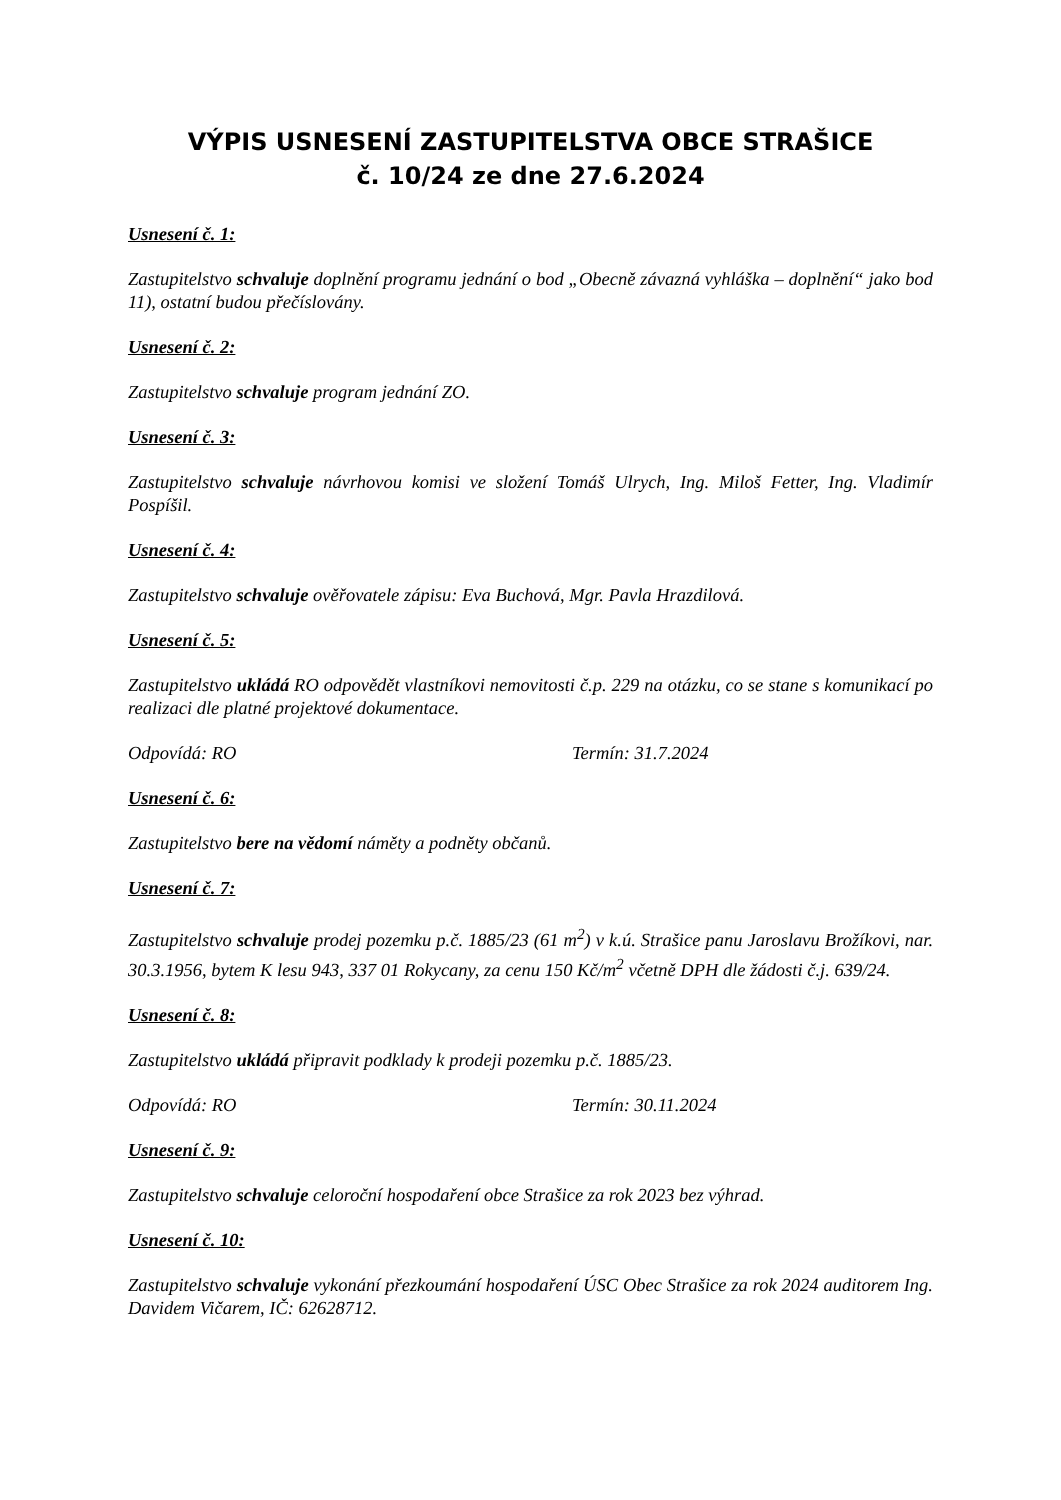VÝPIS USNESENÍ ZASTUPITELSTVA OBCE STRAŠICE
č. 10/24 ze dne 27.6.2024
Usnesení č. 1:
Zastupitelstvo schvaluje doplnění programu jednání o bod „Obecně závazná vyhláška – doplnění“ jako bod 11), ostatní budou přečíslovány.
Usnesení č. 2:
Zastupitelstvo schvaluje program jednání ZO.
Usnesení č. 3:
Zastupitelstvo schvaluje návrhovou komisi ve složení Tomáš Ulrych, Ing. Miloš Fetter, Ing. Vladimír Pospíšil.
Usnesení č. 4:
Zastupitelstvo schvaluje ověřovatele zápisu: Eva Buchová, Mgr. Pavla Hrazdilová.
Usnesení č. 5:
Zastupitelstvo ukládá RO odpovědět vlastníkovi nemovitosti č.p. 229 na otázku, co se stane s komunikací po realizaci dle platné projektové dokumentace.
Odpovídá: RO Termín: 31.7.2024
Usnesení č. 6:
Zastupitelstvo bere na vědomí náměty a podněty občanů.
Usnesení č. 7:
Zastupitelstvo schvaluje prodej pozemku p.č. 1885/23 (61 m<sup>2</sup>) v k.ú. Strašice panu Jaroslavu Brožíkovi, nar. 30.3.1956, bytem K lesu 943, 337 01 Rokycany, za cenu 150 Kč/m<sup>2</sup> včetně DPH dle žádosti č.j. 639/24.
Usnesení č. 8:
Zastupitelstvo ukládá připravit podklady k prodeji pozemku p.č. 1885/23.
Odpovídá: RO Termín: 30.11.2024
Usnesení č. 9:
Zastupitelstvo schvaluje celoroční hospodaření obce Strašice za rok 2023 bez výhrad.
Usnesení č. 10:
Zastupitelstvo schvaluje vykonání přezkoumání hospodaření ÚSC Obec Strašice za rok 2024 auditorem Ing. Davidem Vičarem, IČ: 62628712.